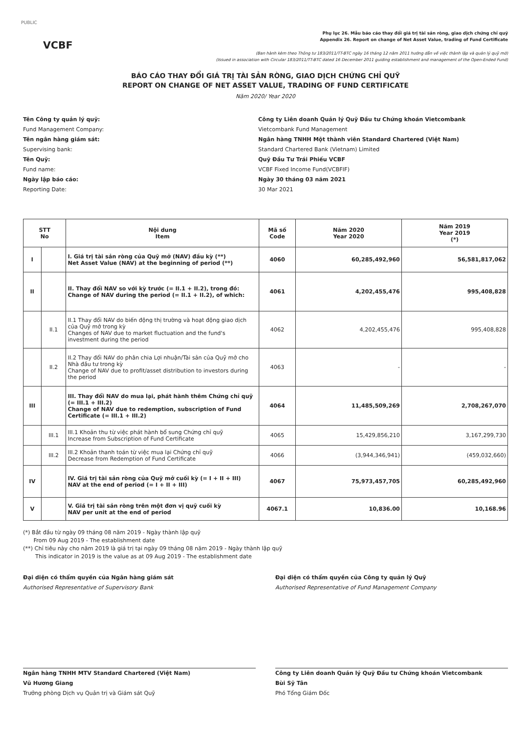PUBLIC
VCBF
Phụ lục 26. Mẫu báo cáo thay đổi giá trị tài sản ròng, giao dịch chứng chỉ quỹ
Appendix 26. Report on change of Net Asset Value, trading of Fund Certificate
(Ban hành kèm theo Thông tư 183/2011/TT-BTC ngày 16 tháng 12 năm 2011 hướng dẫn về việc thành lập và quản lý quỹ mở)
(Issued in association with Circular 183/2011/TT-BTC dated 16 December 2011 guiding establishment and management of the Open-Ended Fund)
BÁO CÁO THAY ĐỔI GIÁ TRỊ TÀI SẢN RÒNG, GIAO DỊCH CHỨNG CHỈ QUỸ
REPORT ON CHANGE OF NET ASSET VALUE, TRADING OF FUND CERTIFICATE
Năm 2020/ Year 2020
Tên Công ty quản lý quỹ:
Công ty Liên doanh Quản lý Quỹ Đầu tư Chứng khoán Vietcombank
Fund Management Company:
Vietcombank Fund Management
Tên ngân hàng giám sát:
Ngân hàng TNHH Một thành viên Standard Chartered (Việt Nam)
Supervising bank:
Standard Chartered Bank (Vietnam) Limited
Tên Quỹ:
Quỹ Đầu Tư Trái Phiếu VCBF
Fund name:
VCBF Fixed Income Fund(VCBFIF)
Ngày lập báo cáo:
Ngày 30 tháng 03 năm 2021
Reporting Date:
30 Mar 2021
| STT No | | Nội dung Item | Mã số Code | Năm 2020 Year 2020 | Năm 2019 Year 2019 (*) |
| --- | --- | --- | --- | --- | --- |
| I | | I. Giá trị tài sản ròng của Quỹ mở (NAV) đầu kỳ (**) Net Asset Value (NAV) at the beginning of period (**) | 4060 | 60,285,492,960 | 56,581,817,062 |
| II | | II. Thay đổi NAV so với kỳ trước (= II.1 + II.2), trong đó: Change of NAV during the period (= II.1 + II.2), of which: | 4061 | 4,202,455,476 | 995,408,828 |
| | II.1 | II.1 Thay đổi NAV do biến động thị trường và hoạt động giao dịch của Quỹ mở trong kỳ Changes of NAV due to market fluctuation and the fund's investment during the period | 4062 | 4,202,455,476 | 995,408,828 |
| | II.2 | II.2 Thay đổi NAV do phân chia Lợi nhuận/Tài sản của Quỹ mở cho Nhà đầu tư trong kỳ Change of NAV due to profit/asset distribution to investors during the period | 4063 | - | - |
| III | | III. Thay đổi NAV do mua lại, phát hành thêm Chứng chỉ quỹ (= III.1 + III.2) Change of NAV due to redemption, subscription of Fund Certificate (= III.1 + III.2) | 4064 | 11,485,509,269 | 2,708,267,070 |
| | III.1 | III.1 Khoản thu từ việc phát hành bổ sung Chứng chỉ quỹ Increase from Subscription of Fund Certificate | 4065 | 15,429,856,210 | 3,167,299,730 |
| | III.2 | III.2 Khoản thanh toán từ việc mua lại Chứng chỉ quỹ Decrease from Redemption of Fund Certificate | 4066 | (3,944,346,941) | (459,032,660) |
| IV | | IV. Giá trị tài sản ròng của Quỹ mở cuối kỳ (= I + II + III) NAV at the end of period (= I + II + III) | 4067 | 75,973,457,705 | 60,285,492,960 |
| V | | V. Giá trị tài sản ròng trên một đơn vị quỹ cuối kỳ NAV per unit at the end of period | 4067.1 | 10,836.00 | 10,168.96 |
(*) Bắt đầu từ ngày 09 tháng 08 năm 2019 - Ngày thành lập quỹ
From 09 Aug 2019 - The establishment date
(**) Chỉ tiêu này cho năm 2019 là giá trị tại ngày 09 tháng 08 năm 2019 - Ngày thành lập quỹ
This indicator in 2019 is the value as at 09 Aug 2019 - The establishment date
Đại diện có thẩm quyền của Ngân hàng giám sát
Authorised Representative of Supervisory Bank
Ngân hàng TNHH MTV Standard Chartered (Việt Nam)
Vũ Hương Giang
Trưởng phòng Dịch vụ Quản trị và Giám sát Quỹ
Đại diện có thẩm quyền của Công ty quản lý Quỹ
Authorised Representative of Fund Management Company
Công ty Liên doanh Quản lý Quỹ Đầu tư Chứng khoán Vietcombank
Bùi Sỹ Tân
Phó Tổng Giám Đốc